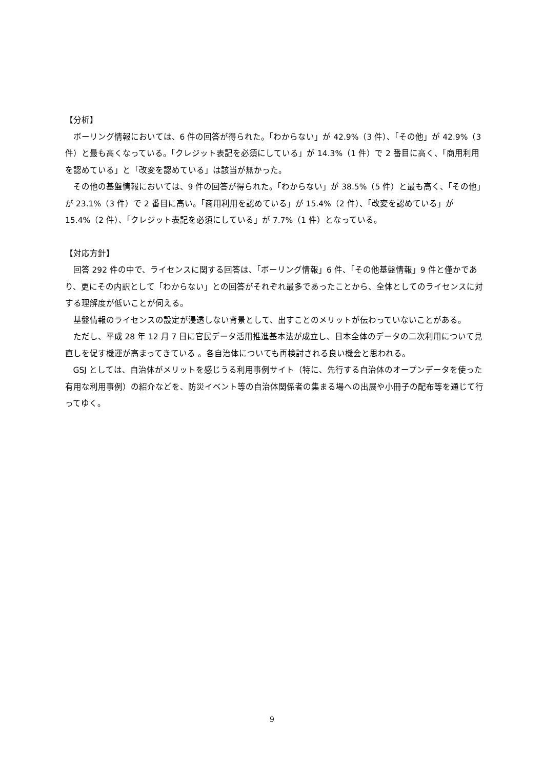【分析】
ボーリング情報においては、6 件の回答が得られた。「わからない」が 42.9%（3 件）、「その他」が 42.9%（3 件）と最も高くなっている。「クレジット表記を必須にしている」が 14.3%（1 件）で 2 番目に高く、「商用利用を認めている」と「改変を認めている」は該当が無かった。
その他の基盤情報においては、9 件の回答が得られた。「わからない」が 38.5%（5 件）と最も高く、「その他」が 23.1%（3 件）で 2 番目に高い。「商用利用を認めている」が 15.4%（2 件）、「改変を認めている」が 15.4%（2 件）、「クレジット表記を必須にしている」が 7.7%（1 件）となっている。
【対応方針】
回答 292 件の中で、ライセンスに関する回答は、「ボーリング情報」6 件、「その他基盤情報」9 件と僅かであり、更にその内訳として「わからない」との回答がそれぞれ最多であったことから、全体としてのライセンスに対する理解度が低いことが伺える。
基盤情報のライセンスの設定が浸透しない背景として、出すことのメリットが伝わっていないことがある。
ただし、平成 28 年 12 月 7 日に官民データ活用推進基本法が成立し、日本全体のデータの二次利用について見直しを促す機運が高まってきている 。各自治体についても再検討される良い機会と思われる。
GSJ としては、自治体がメリットを感じうる利用事例サイト（特に、先行する自治体のオープンデータを使った有用な利用事例）の紹介などを、防災イベント等の自治体関係者の集まる場への出展や小冊子の配布等を通じて行ってゆく。
9